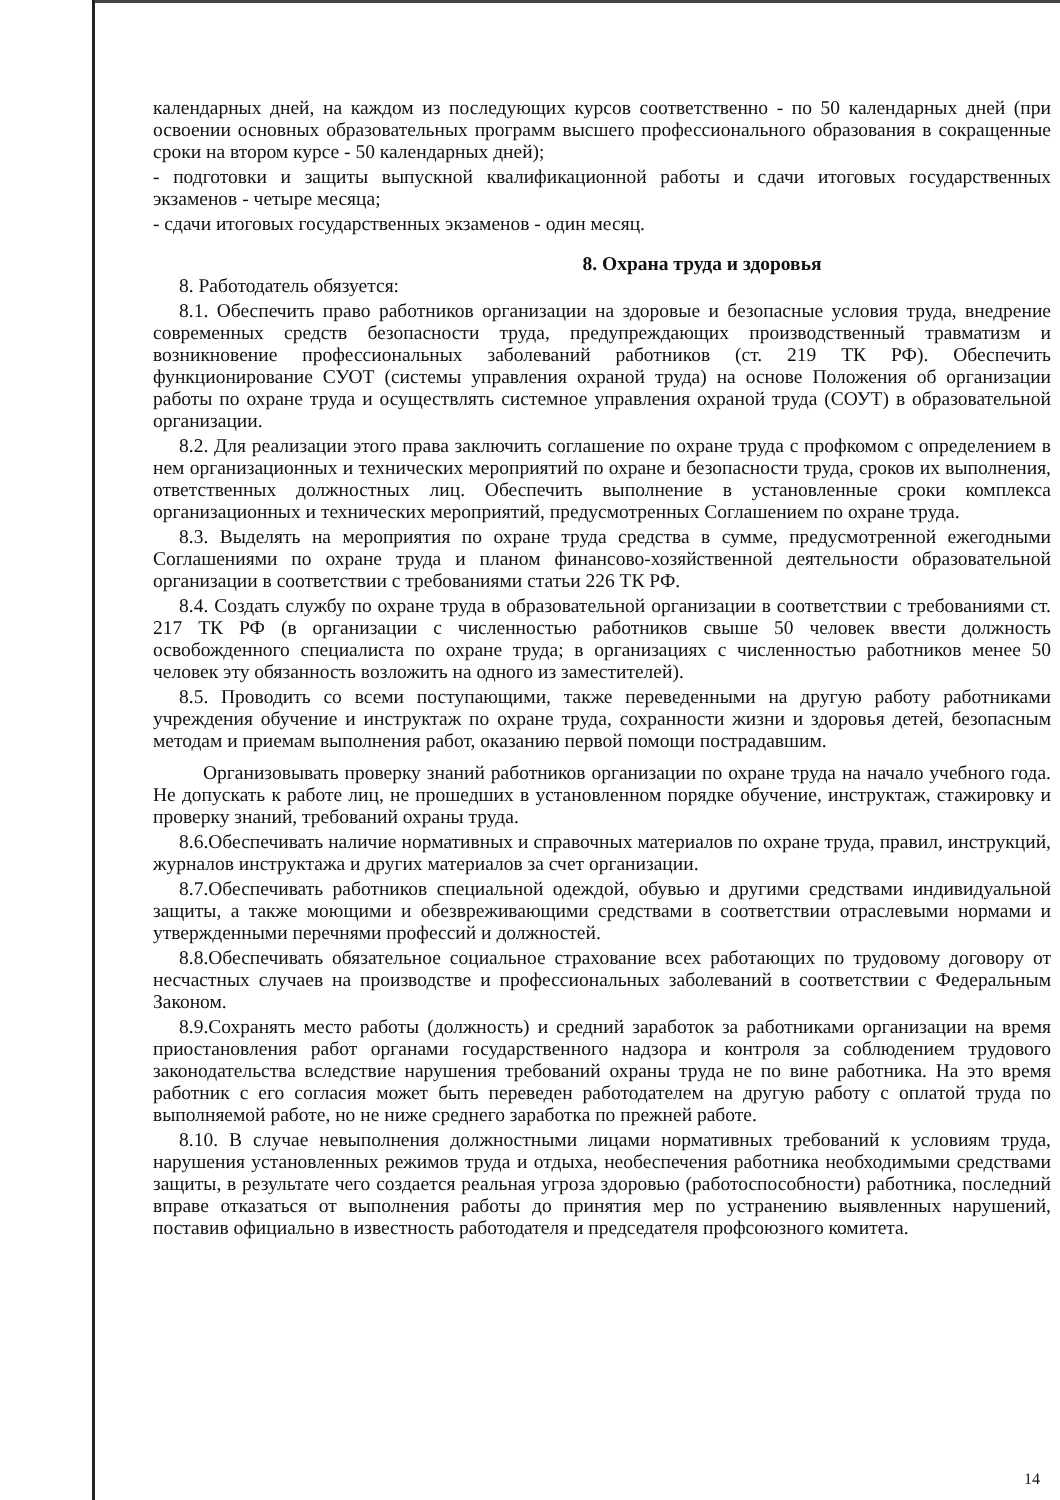календарных дней, на каждом из последующих курсов соответственно - по 50 календарных дней (при освоении основных образовательных программ высшего профессионального образования в сокращенные сроки на втором курсе - 50 календарных дней);
- подготовки и защиты выпускной квалификационной работы и сдачи итоговых государственных экзаменов - четыре месяца;
- сдачи итоговых государственных экзаменов - один месяц.
8. Охрана труда и здоровья
8. Работодатель обязуется:
8.1. Обеспечить право работников организации на здоровые и безопасные условия труда, внедрение современных средств безопасности труда, предупреждающих производственный травматизм и возникновение профессиональных заболеваний работников (ст. 219 ТК РФ). Обеспечить функционирование СУОТ (системы управления охраной труда) на основе Положения об организации работы по охране труда и осуществлять системное управления охраной труда (СОУТ) в образовательной организации.
8.2. Для реализации этого права заключить соглашение по охране труда с профкомом с определением в нем организационных и технических мероприятий по охране и безопасности труда, сроков их выполнения, ответственных должностных лиц. Обеспечить выполнение в установленные сроки комплекса организационных и технических мероприятий, предусмотренных Соглашением по охране труда.
8.3. Выделять на мероприятия по охране труда средства в сумме, предусмотренной ежегодными Соглашениями по охране труда и планом финансово-хозяйственной деятельности образовательной организации в соответствии с требованиями статьи 226 ТК РФ.
8.4. Создать службу по охране труда в образовательной организации в соответствии с требованиями ст. 217 ТК РФ (в организации с численностью работников свыше 50 человек ввести должность освобожденного специалиста по охране труда; в организациях с численностью работников менее 50 человек эту обязанность возложить на одного из заместителей).
8.5. Проводить со всеми поступающими, также переведенными на другую работу работниками учреждения обучение и инструктаж по охране труда, сохранности жизни и здоровья детей, безопасным методам и приемам выполнения работ, оказанию первой помощи пострадавшим.
Организовывать проверку знаний работников организации по охране труда на начало учебного года. Не допускать к работе лиц, не прошедших в установленном порядке обучение, инструктаж, стажировку и проверку знаний, требований охраны труда.
8.6.Обеспечивать наличие нормативных и справочных материалов по охране труда, правил, инструкций, журналов инструктажа и других материалов за счет организации.
8.7.Обеспечивать работников специальной одеждой, обувью и другими средствами индивидуальной защиты, а также моющими и обезвреживающими средствами в соответствии отраслевыми нормами и утвержденными перечнями профессий и должностей.
8.8.Обеспечивать обязательное социальное страхование всех работающих по трудовому договору от несчастных случаев на производстве и профессиональных заболеваний в соответствии с Федеральным Законом.
8.9.Сохранять место работы (должность) и средний заработок за работниками организации на время приостановления работ органами государственного надзора и контроля за соблюдением трудового законодательства вследствие нарушения требований охраны труда не по вине работника. На это время работник с его согласия может быть переведен работодателем на другую работу с оплатой труда по выполняемой работе, но не ниже среднего заработка по прежней работе.
8.10. В случае невыполнения должностными лицами нормативных требований к условиям труда, нарушения установленных режимов труда и отдыха, необеспечения работника необходимыми средствами защиты, в результате чего создается реальная угроза здоровью (работоспособности) работника, последний вправе отказаться от выполнения работы до принятия мер по устранению выявленных нарушений, поставив официально в известность работодателя и председателя профсоюзного комитета.
14